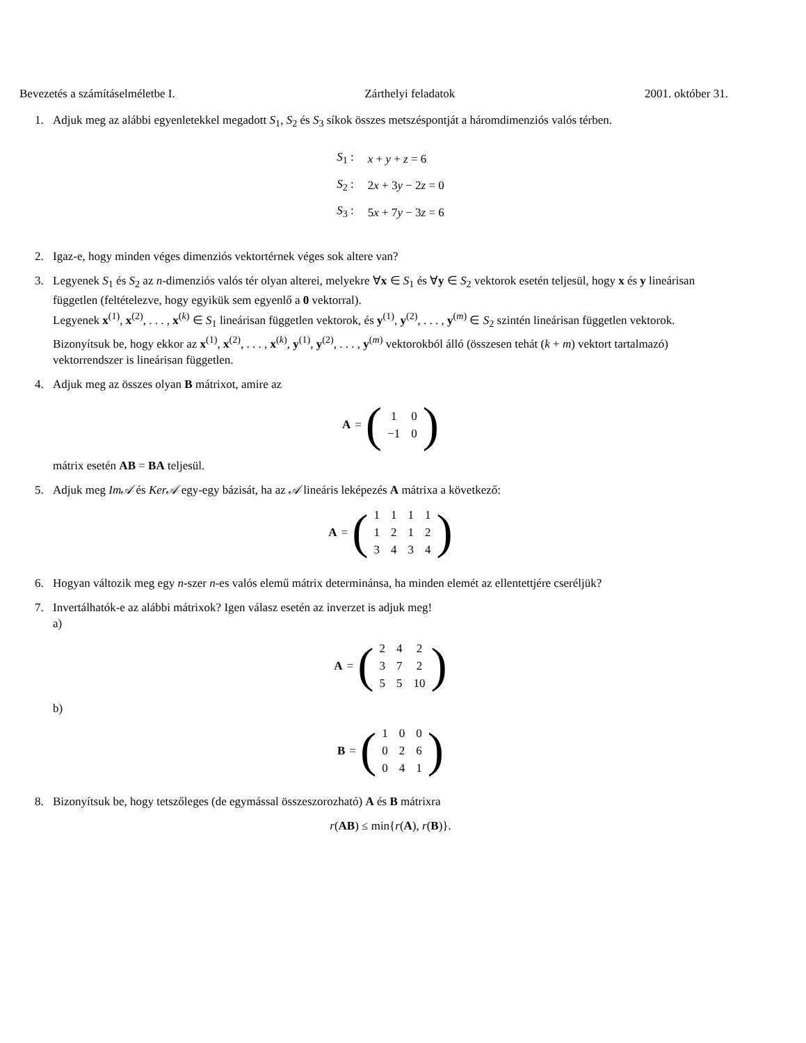Bevezetés a számításelméletbe I. Zárthelyi feladatok 2001. október 31.
1. Adjuk meg az alábbi egyenletekkel megadott S<sub>1</sub>, S<sub>2</sub> és S<sub>3</sub> síkok összes metszéspontját a háromdimenziós valós térben.
| S<sub>1</sub> : | x + y + z = 6 |
| S<sub>2</sub> : | 2 x + 3 y − 2 z = 0 |
| S<sub>3</sub> : | 5 x + 7 y − 3 z = 6 |
2. Igaz-e, hogy minden véges dimenziós vektortérnek véges sok altere van?
3. Legyenek S<sub>1</sub> és S<sub>2</sub> az n-dimenziós valós tér olyan alterei, melyekre ∀x ∈ S<sub>1</sub> és ∀y ∈ S<sub>2</sub> vektorok esetén teljesül, hogy x és y lineárisan független (feltételezve, hogy egyikük sem egyenlő a 0 vektorral).
Legyenek x<sup>(1)</sup>, x<sup>(2)</sup>, . . . , x<sup>(k)</sup> ∈ S<sub>1</sub> lineárisan független vektorok, és y<sup>(1)</sup>, y<sup>(2)</sup>, . . . , y<sup>(m)</sup> ∈ S<sub>2</sub> szintén lineárisan független vektorok. Bizonyítsuk be, hogy ekkor az x<sup>(1)</sup>, x<sup>(2)</sup>, . . . , x<sup>(k)</sup>, y<sup>(1)</sup>, y<sup>(2)</sup>, . . . , y<sup>(m)</sup> vektorokból álló (összesen tehát (k + m) vektort tartalmazó) vektorrendszer is lineárisan független.
4. Adjuk meg az összes olyan B mátrixot, amire az
A = (
| 1 | 0 |
| −1 | 0 |
)
mátrix esetén AB = BA teljesül.
5. Adjuk meg Im𝒜 és Ker𝒜 egy-egy bázisát, ha az 𝒜 lineáris leképezés A mátrixa a következő:
A = (
| 1 | 1 | 1 | 1 |
| 1 | 2 | 1 | 2 |
| 3 | 4 | 3 | 4 |
)
6. Hogyan változik meg egy n-szer n-es valós elemű mátrix determinánsa, ha minden elemét az ellentettjére cseréljük?
7. Invertálhatók-e az alábbi mátrixok? Igen válasz esetén az inverzet is adjuk meg!
a)
A = (
| 2 | 4 | 2 |
| 3 | 7 | 2 |
| 5 | 5 | 10 |
)
b)
B = (
| 1 | 0 | 0 |
| 0 | 2 | 6 |
| 0 | 4 | 1 |
)
8. Bizonyítsuk be, hogy tetszőleges (de egymással összeszorozható) A és B mátrixra
r(AB) ≤ min{r(A), r(B)}.